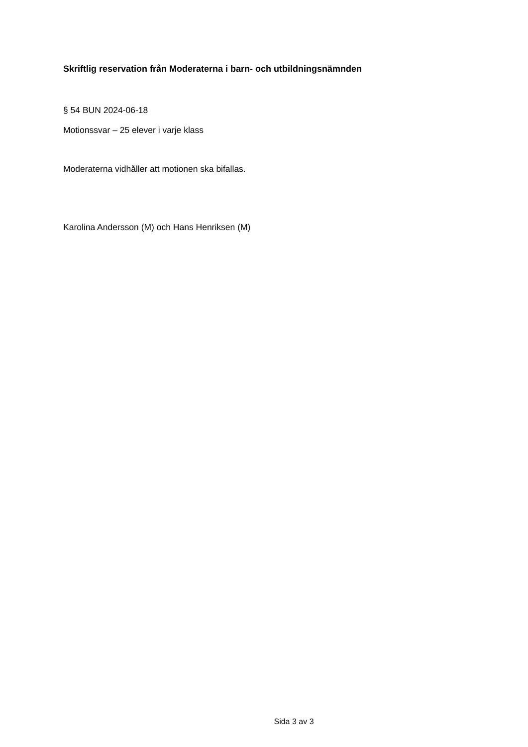Skriftlig reservation från Moderaterna i barn- och utbildningsnämnden
§ 54 BUN 2024-06-18
Motionssvar – 25 elever i varje klass
Moderaterna vidhåller att motionen ska bifallas.
Karolina Andersson (M) och Hans Henriksen (M)
Sida 3 av 3